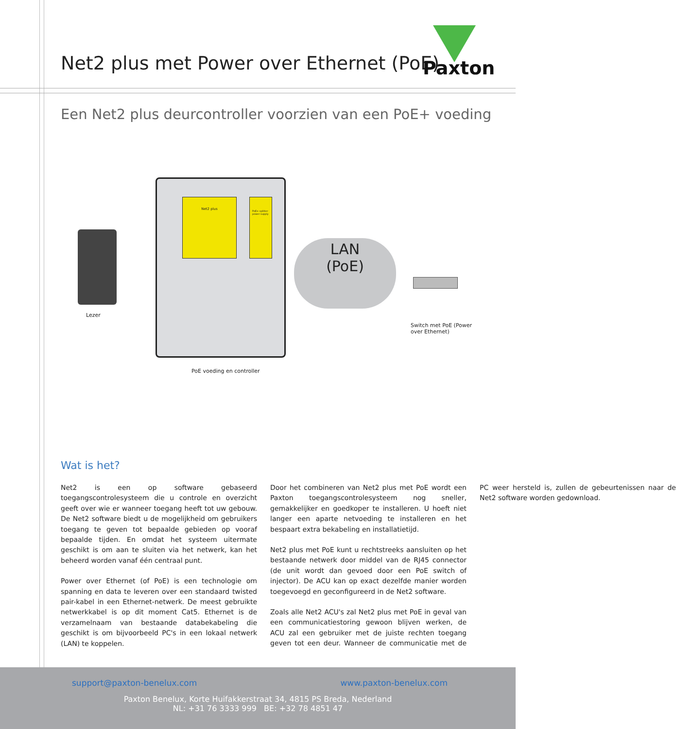Net2 plus met Power over Ethernet (PoE)
Paxton
Een Net2 plus deurcontroller voorzien van een PoE+ voeding
Net2 plus
PoE+ splitter power supply
LAN
(PoE)
Lezer
Switch met PoE (Power
over Ethernet)
PoE voeding en controller
Wat is het?
Net2 is een op software gebaseerd toegangscontrolesysteem die u controle en overzicht geeft over wie er wanneer toegang heeft tot uw gebouw. De Net2 software biedt u de mogelijkheid om gebruikers toegang te geven tot bepaalde gebieden op vooraf bepaalde tijden. En omdat het systeem uitermate geschikt is om aan te sluiten via het netwerk, kan het beheerd worden vanaf één centraal punt.
Power over Ethernet (of PoE) is een technologie om spanning en data te leveren over een standaard twisted pair-kabel in een Ethernet-netwerk. De meest gebruikte netwerkkabel is op dit moment Cat5. Ethernet is de verzamelnaam van bestaande databekabeling die geschikt is om bijvoorbeeld PC's in een lokaal netwerk (LAN) te koppelen.
Door het combineren van Net2 plus met PoE wordt een Paxton toegangscontrolesysteem nog sneller, gemakkelijker en goedkoper te installeren. U hoeft niet langer een aparte netvoeding te installeren en het bespaart extra bekabeling en installatietijd.
Net2 plus met PoE kunt u rechtstreeks aansluiten op het bestaande netwerk door middel van de RJ45 connector (de unit wordt dan gevoed door een PoE switch of injector). De ACU kan op exact dezelfde manier worden toegevoegd en geconfigureerd in de Net2 software.
Zoals alle Net2 ACU's zal Net2 plus met PoE in geval van een communicatiestoring gewoon blijven werken, de ACU zal een gebruiker met de juiste rechten toegang geven tot een deur. Wanneer de communicatie met de PC weer hersteld is, zullen de gebeurtenissen naar de Net2 software worden gedownload.
support@paxton-benelux.com www.paxton-benelux.com
Paxton Benelux, Korte Huifakkerstraat 34, 4815 PS Breda, Nederland
NL: +31 76 3333 999 BE: +32 78 4851 47